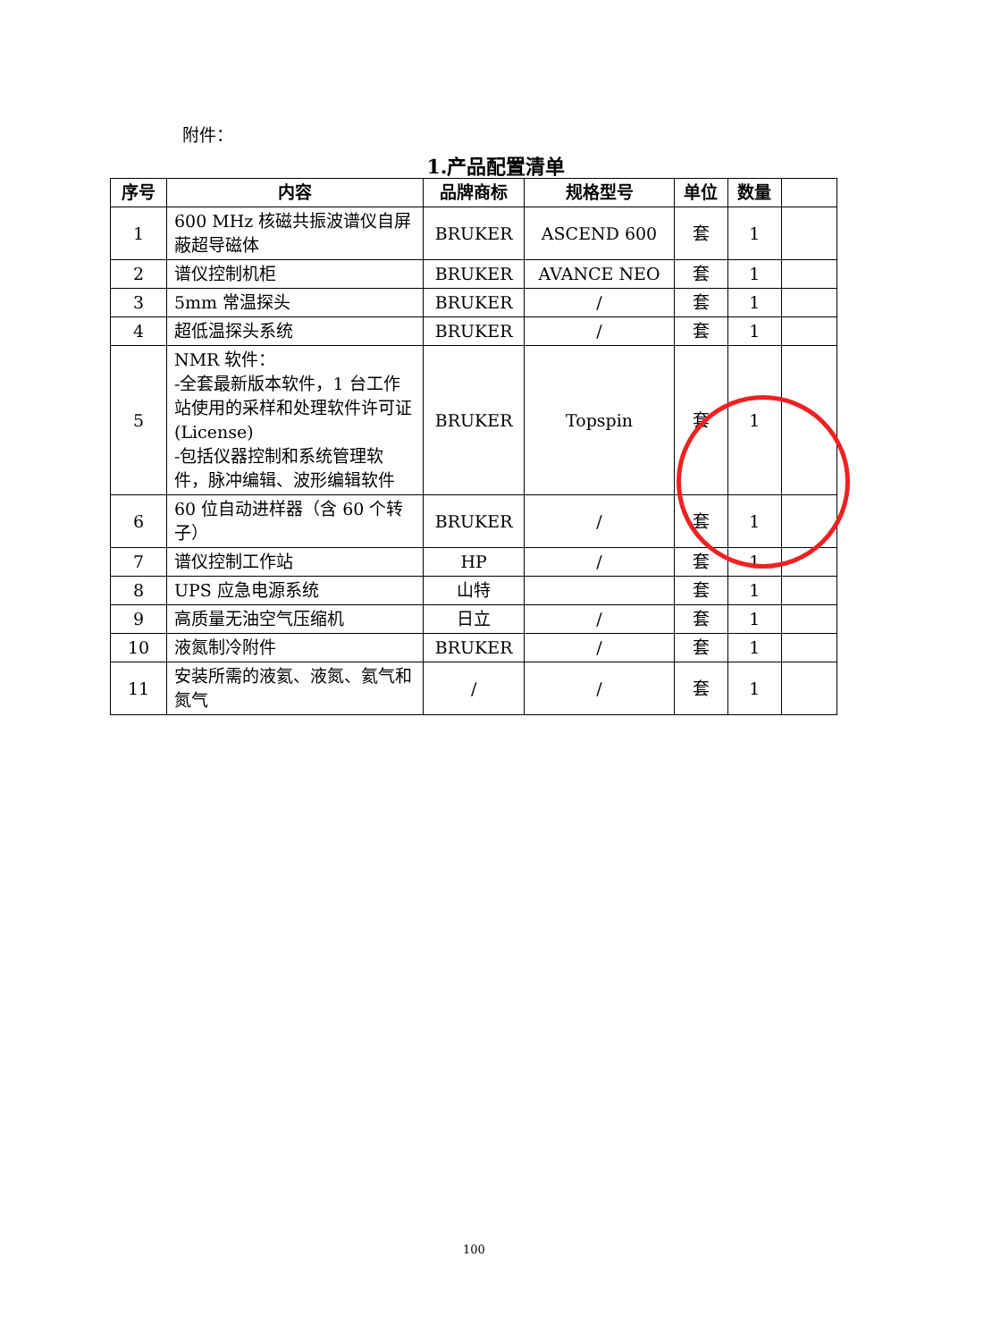附件：
1.产品配置清单
| 序号 | 内容 | 品牌商标 | 规格型号 | 单位 | 数量 | |
| --- | --- | --- | --- | --- | --- | --- |
| 1 | 600 MHz 核磁共振波谱仪自屏蔽超导磁体 | BRUKER | ASCEND 600 | 套 | 1 | |
| 2 | 谱仪控制机柜 | BRUKER | AVANCE NEO | 套 | 1 | |
| 3 | 5mm 常温探头 | BRUKER | / | 套 | 1 | |
| 4 | 超低温探头系统 | BRUKER | / | 套 | 1 | |
| 5 | NMR 软件： -全套最新版本软件，1 台工作站使用的采样和处理软件许可证(License) -包括仪器控制和系统管理软件，脉冲编辑、波形编辑软件 | BRUKER | Topspin | 套 | 1 | |
| 6 | 60 位自动进样器（含 60 个转子） | BRUKER | / | 套 | 1 | |
| 7 | 谱仪控制工作站 | HP | / | 套 | 1 | |
| 8 | UPS 应急电源系统 | 山特 | | 套 | 1 | |
| 9 | 高质量无油空气压缩机 | 日立 | / | 套 | 1 | |
| 10 | 液氮制冷附件 | BRUKER | / | 套 | 1 | |
| 11 | 安装所需的液氦、液氮、氦气和氮气 | / | / | 套 | 1 | |
100